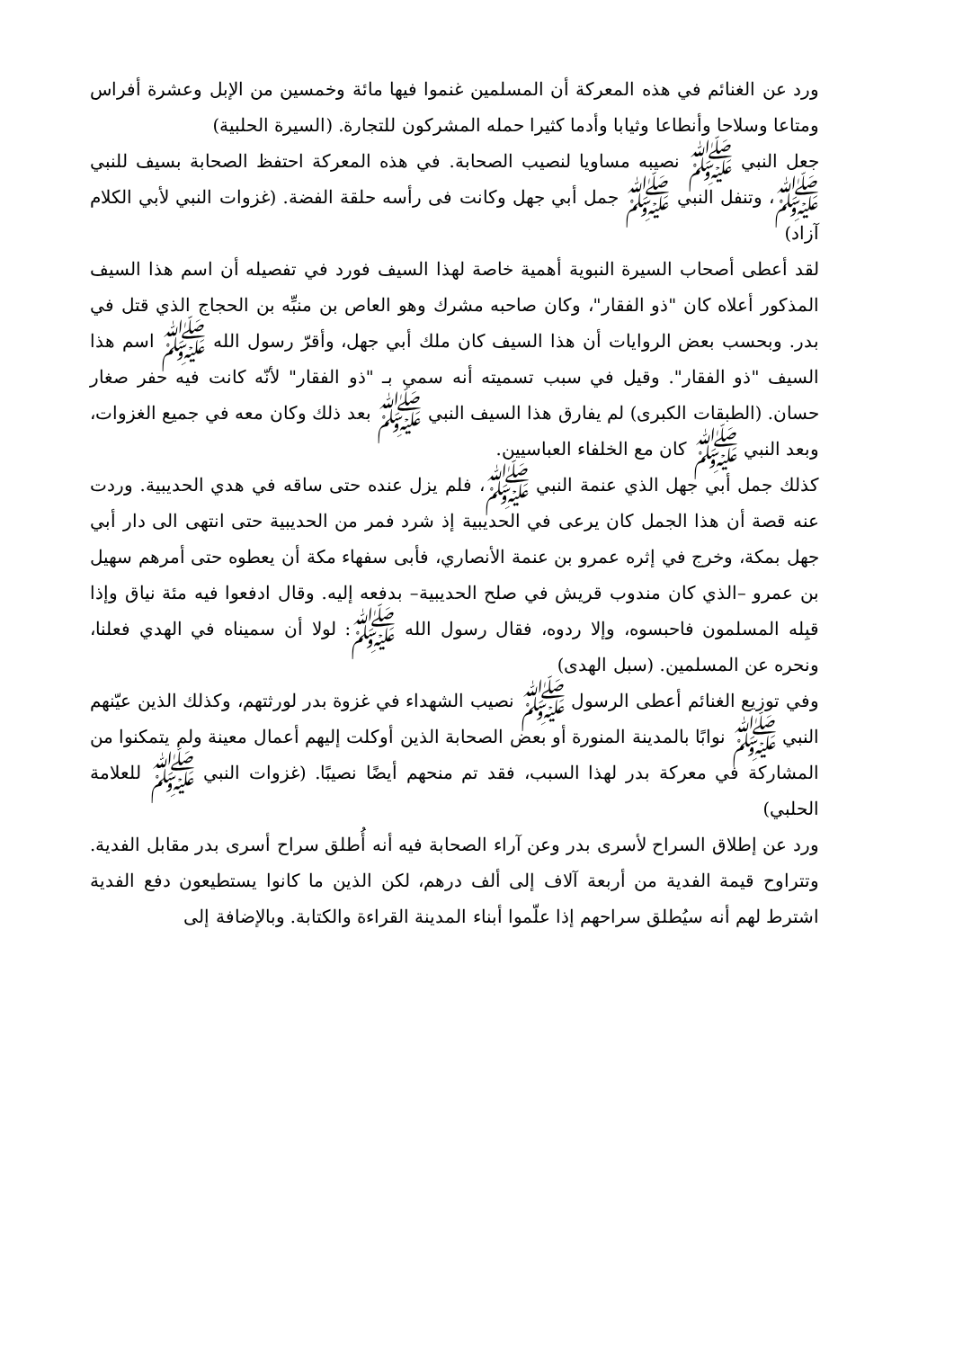ورد عن الغنائم في هذه المعركة أن المسلمين غنموا فيها مائة وخمسين من الإبل وعشرة أفراس ومتاعا وسلاحا وأنطاعا وثيابا وأدما كثيرا حمله المشركون للتجارة. (السيرة الحلبية)
جعل النبي ﷺ نصيبه مساويا لنصيب الصحابة. في هذه المعركة احتفظ الصحابة بسيف للنبي ﷺ، وتنفل النبي ﷺ جمل أبي جهل وكانت فى رأسه حلقة الفضة. (غزوات النبي لأبي الكلام آزاد)
لقد أعطى أصحاب السيرة النبوية أهمية خاصة لهذا السيف فورد في تفصيله أن اسم هذا السيف المذكور أعلاه كان "ذو الفقار"، وكان صاحبه مشرك وهو العاص بن منبِّه بن الحجاج الذي قتل في بدر. وبحسب بعض الروايات أن هذا السيف كان ملك أبي جهل، وأقرّ رسول الله ﷺ اسم هذا السيف "ذو الفقار". وقيل في سبب تسميته أنه سمي بـ "ذو الفقار" لأنّه كانت فيه حفر صغار حسان. (الطبقات الكبرى) لم يفارق هذا السيف النبي ﷺ بعد ذلك وكان معه في جميع الغزوات، وبعد النبي ﷺ كان مع الخلفاء العباسيين.
كذلك جمل أبي جهل الذي عنمة النبي ﷺ، فلم يزل عنده حتى ساقه في هدي الحديبية. وردت عنه قصة أن هذا الجمل كان يرعى في الحديبية إذ شرد فمر من الحديبية حتى انتهى الى دار أبي جهل بمكة، وخرج في إثره عمرو بن عنمة الأنصاري، فأبى سفهاء مكة أن يعطوه حتى أمرهم سهيل بن عمرو –الذي كان مندوب قريش في صلح الحديبية– بدفعه إليه. وقال ادفعوا فيه مئة نياق وإذا قبِله المسلمون فاحبسوه، وإلا ردوه، فقال رسول الله ﷺ: لولا أن سميناه في الهدي فعلنا، ونحره عن المسلمين. (سبل الهدى)
وفي توزيع الغنائم أعطى الرسول ﷺ نصيب الشهداء في غزوة بدر لورثتهم، وكذلك الذين عيّنهم النبي ﷺ نوابًا بالمدينة المنورة أو بعض الصحابة الذين أوكلت إليهم أعمال معينة ولم يتمكنوا من المشاركة في معركة بدر لهذا السبب، فقد تم منحهم أيضًا نصيبًا. (غزوات النبي ﷺ للعلامة الحلبي)
ورد عن إطلاق السراح لأسرى بدر وعن آراء الصحابة فيه أنه أُطلق سراح أسرى بدر مقابل الفدية. وتتراوح قيمة الفدية من أربعة آلاف إلى ألف درهم، لكن الذين ما كانوا يستطيعون دفع الفدية اشترط لهم أنه سيُطلق سراحهم إذا علّموا أبناء المدينة القراءة والكتابة. وبالإضافة إلى